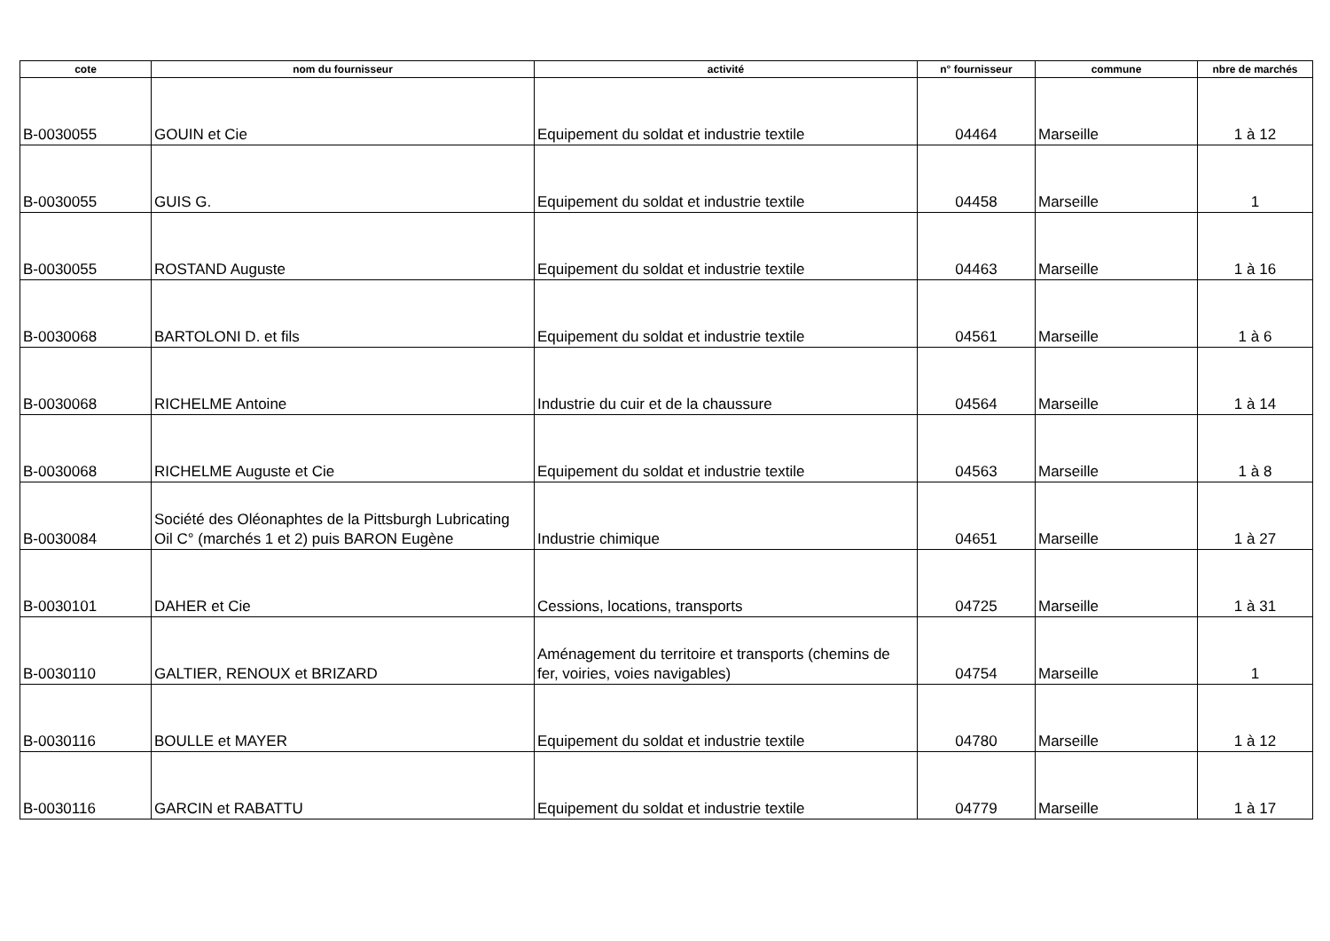| cote | nom du fournisseur | activité | n° fournisseur | commune | nbre de marchés |
| --- | --- | --- | --- | --- | --- |
| B-0030055 | GOUIN et Cie | Equipement du soldat et industrie textile | 04464 | Marseille | 1 à 12 |
| B-0030055 | GUIS G. | Equipement du soldat et industrie textile | 04458 | Marseille | 1 |
| B-0030055 | ROSTAND Auguste | Equipement du soldat et industrie textile | 04463 | Marseille | 1 à 16 |
| B-0030068 | BARTOLONI D. et fils | Equipement du soldat et industrie textile | 04561 | Marseille | 1 à 6 |
| B-0030068 | RICHELME Antoine | Industrie du cuir et de la chaussure | 04564 | Marseille | 1 à 14 |
| B-0030068 | RICHELME Auguste et Cie | Equipement du soldat et industrie textile | 04563 | Marseille | 1 à 8 |
| B-0030084 | Société des Oléonaphtes de la Pittsburgh Lubricating Oil C° (marchés 1 et 2) puis BARON Eugène | Industrie chimique | 04651 | Marseille | 1 à 27 |
| B-0030101 | DAHER et Cie | Cessions, locations, transports | 04725 | Marseille | 1 à 31 |
| B-0030110 | GALTIER, RENOUX et BRIZARD | Aménagement du territoire et transports (chemins de fer, voiries, voies navigables) | 04754 | Marseille | 1 |
| B-0030116 | BOULLE et MAYER | Equipement du soldat et industrie textile | 04780 | Marseille | 1 à 12 |
| B-0030116 | GARCIN et RABATTU | Equipement du soldat et industrie textile | 04779 | Marseille | 1 à 17 |